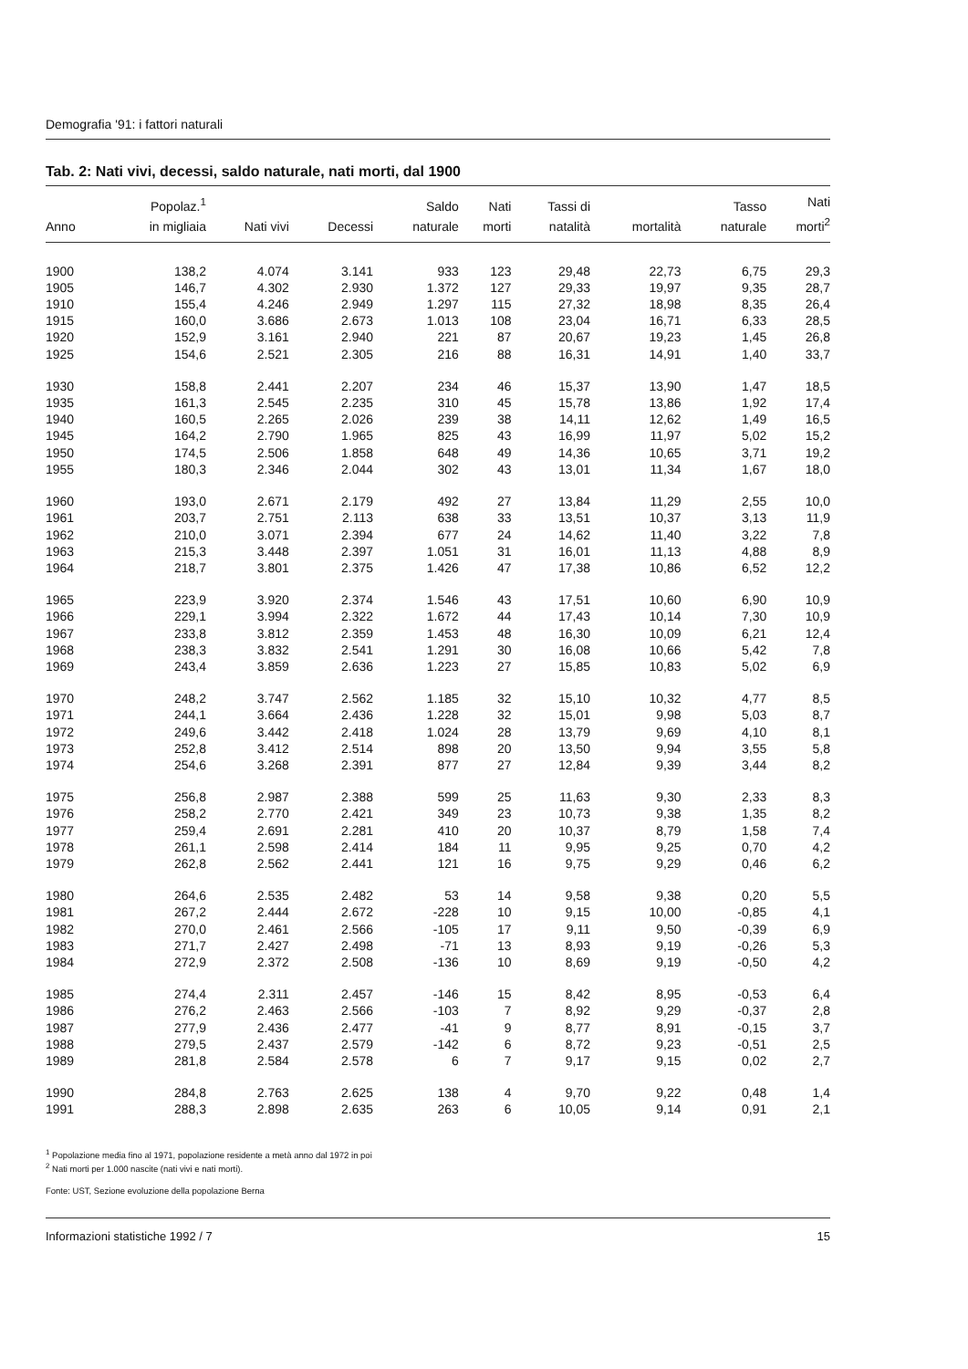Demografia '91: i fattori naturali
Tab. 2: Nati vivi, decessi, saldo naturale, nati morti, dal 1900
| Anno | Popolaz.<sup>1</sup> in migliaia | Nati vivi | Decessi | Saldo naturale | Nati morti | Tassi di natalità | mortalità | Tasso naturale | Nati morti<sup>2</sup> |
| --- | --- | --- | --- | --- | --- | --- | --- | --- | --- |
| 1900 | 138,2 | 4.074 | 3.141 | 933 | 123 | 29,48 | 22,73 | 6,75 | 29,3 |
| 1905 | 146,7 | 4.302 | 2.930 | 1.372 | 127 | 29,33 | 19,97 | 9,35 | 28,7 |
| 1910 | 155,4 | 4.246 | 2.949 | 1.297 | 115 | 27,32 | 18,98 | 8,35 | 26,4 |
| 1915 | 160,0 | 3.686 | 2.673 | 1.013 | 108 | 23,04 | 16,71 | 6,33 | 28,5 |
| 1920 | 152,9 | 3.161 | 2.940 | 221 | 87 | 20,67 | 19,23 | 1,45 | 26,8 |
| 1925 | 154,6 | 2.521 | 2.305 | 216 | 88 | 16,31 | 14,91 | 1,40 | 33,7 |
| 1930 | 158,8 | 2.441 | 2.207 | 234 | 46 | 15,37 | 13,90 | 1,47 | 18,5 |
| 1935 | 161,3 | 2.545 | 2.235 | 310 | 45 | 15,78 | 13,86 | 1,92 | 17,4 |
| 1940 | 160,5 | 2.265 | 2.026 | 239 | 38 | 14,11 | 12,62 | 1,49 | 16,5 |
| 1945 | 164,2 | 2.790 | 1.965 | 825 | 43 | 16,99 | 11,97 | 5,02 | 15,2 |
| 1950 | 174,5 | 2.506 | 1.858 | 648 | 49 | 14,36 | 10,65 | 3,71 | 19,2 |
| 1955 | 180,3 | 2.346 | 2.044 | 302 | 43 | 13,01 | 11,34 | 1,67 | 18,0 |
| 1960 | 193,0 | 2.671 | 2.179 | 492 | 27 | 13,84 | 11,29 | 2,55 | 10,0 |
| 1961 | 203,7 | 2.751 | 2.113 | 638 | 33 | 13,51 | 10,37 | 3,13 | 11,9 |
| 1962 | 210,0 | 3.071 | 2.394 | 677 | 24 | 14,62 | 11,40 | 3,22 | 7,8 |
| 1963 | 215,3 | 3.448 | 2.397 | 1.051 | 31 | 16,01 | 11,13 | 4,88 | 8,9 |
| 1964 | 218,7 | 3.801 | 2.375 | 1.426 | 47 | 17,38 | 10,86 | 6,52 | 12,2 |
| 1965 | 223,9 | 3.920 | 2.374 | 1.546 | 43 | 17,51 | 10,60 | 6,90 | 10,9 |
| 1966 | 229,1 | 3.994 | 2.322 | 1.672 | 44 | 17,43 | 10,14 | 7,30 | 10,9 |
| 1967 | 233,8 | 3.812 | 2.359 | 1.453 | 48 | 16,30 | 10,09 | 6,21 | 12,4 |
| 1968 | 238,3 | 3.832 | 2.541 | 1.291 | 30 | 16,08 | 10,66 | 5,42 | 7,8 |
| 1969 | 243,4 | 3.859 | 2.636 | 1.223 | 27 | 15,85 | 10,83 | 5,02 | 6,9 |
| 1970 | 248,2 | 3.747 | 2.562 | 1.185 | 32 | 15,10 | 10,32 | 4,77 | 8,5 |
| 1971 | 244,1 | 3.664 | 2.436 | 1.228 | 32 | 15,01 | 9,98 | 5,03 | 8,7 |
| 1972 | 249,6 | 3.442 | 2.418 | 1.024 | 28 | 13,79 | 9,69 | 4,10 | 8,1 |
| 1973 | 252,8 | 3.412 | 2.514 | 898 | 20 | 13,50 | 9,94 | 3,55 | 5,8 |
| 1974 | 254,6 | 3.268 | 2.391 | 877 | 27 | 12,84 | 9,39 | 3,44 | 8,2 |
| 1975 | 256,8 | 2.987 | 2.388 | 599 | 25 | 11,63 | 9,30 | 2,33 | 8,3 |
| 1976 | 258,2 | 2.770 | 2.421 | 349 | 23 | 10,73 | 9,38 | 1,35 | 8,2 |
| 1977 | 259,4 | 2.691 | 2.281 | 410 | 20 | 10,37 | 8,79 | 1,58 | 7,4 |
| 1978 | 261,1 | 2.598 | 2.414 | 184 | 11 | 9,95 | 9,25 | 0,70 | 4,2 |
| 1979 | 262,8 | 2.562 | 2.441 | 121 | 16 | 9,75 | 9,29 | 0,46 | 6,2 |
| 1980 | 264,6 | 2.535 | 2.482 | 53 | 14 | 9,58 | 9,38 | 0,20 | 5,5 |
| 1981 | 267,2 | 2.444 | 2.672 | -228 | 10 | 9,15 | 10,00 | -0,85 | 4,1 |
| 1982 | 270,0 | 2.461 | 2.566 | -105 | 17 | 9,11 | 9,50 | -0,39 | 6,9 |
| 1983 | 271,7 | 2.427 | 2.498 | -71 | 13 | 8,93 | 9,19 | -0,26 | 5,3 |
| 1984 | 272,9 | 2.372 | 2.508 | -136 | 10 | 8,69 | 9,19 | -0,50 | 4,2 |
| 1985 | 274,4 | 2.311 | 2.457 | -146 | 15 | 8,42 | 8,95 | -0,53 | 6,4 |
| 1986 | 276,2 | 2.463 | 2.566 | -103 | 7 | 8,92 | 9,29 | -0,37 | 2,8 |
| 1987 | 277,9 | 2.436 | 2.477 | -41 | 9 | 8,77 | 8,91 | -0,15 | 3,7 |
| 1988 | 279,5 | 2.437 | 2.579 | -142 | 6 | 8,72 | 9,23 | -0,51 | 2,5 |
| 1989 | 281,8 | 2.584 | 2.578 | 6 | 7 | 9,17 | 9,15 | 0,02 | 2,7 |
| 1990 | 284,8 | 2.763 | 2.625 | 138 | 4 | 9,70 | 9,22 | 0,48 | 1,4 |
| 1991 | 288,3 | 2.898 | 2.635 | 263 | 6 | 10,05 | 9,14 | 0,91 | 2,1 |
<sup>1</sup> Popolazione media fino al 1971, popolazione residente a metà anno dal 1972 in poi
<sup>2</sup> Nati morti per 1.000 nascite (nati vivi e nati morti).
Fonte: UST, Sezione evoluzione della popolazione Berna
Informazioni statistiche 1992 / 7 15